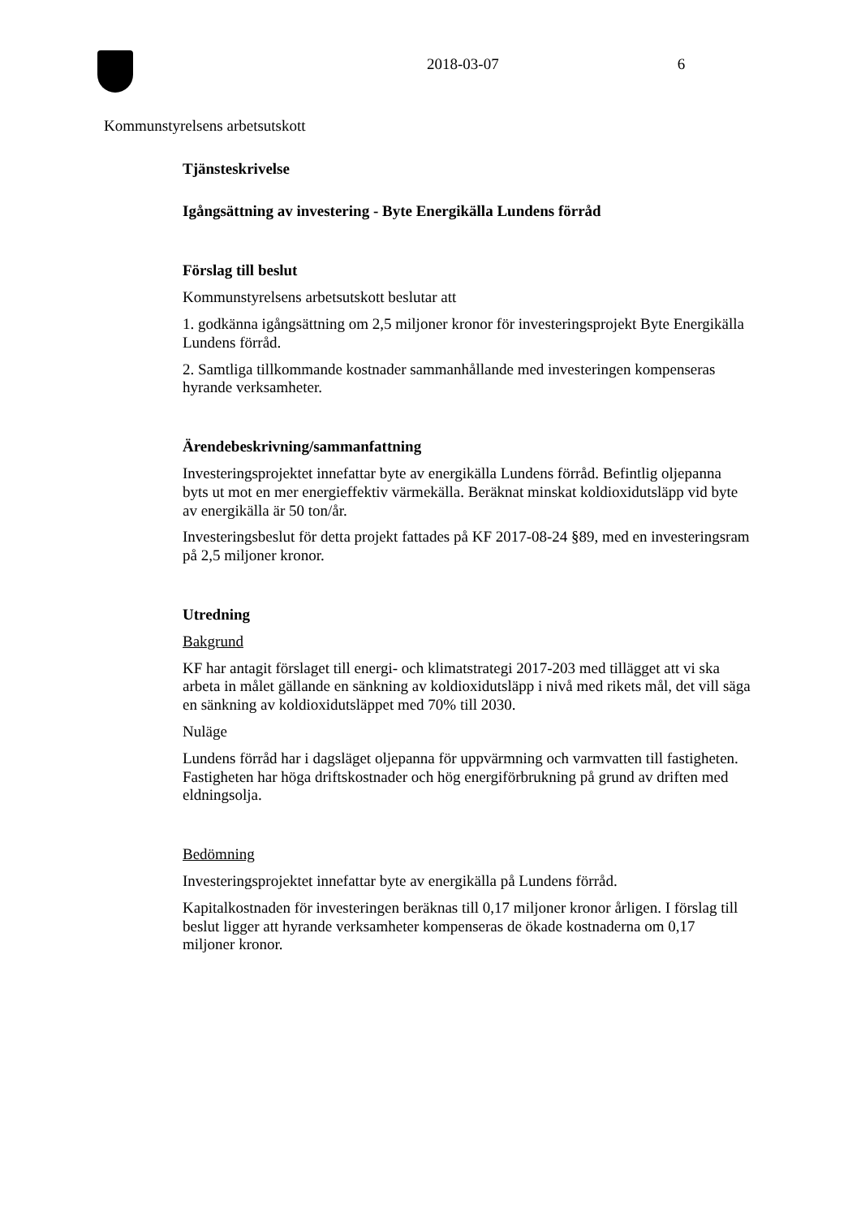2018-03-07 6
Kommunstyrelsens arbetsutskott
Tjänsteskrivelse
Igångsättning av investering - Byte Energikälla Lundens förråd
Förslag till beslut
Kommunstyrelsens arbetsutskott beslutar att
1. godkänna igångsättning om 2,5 miljoner kronor för investeringsprojekt Byte Energikälla Lundens förråd.
2. Samtliga tillkommande kostnader sammanhållande med investeringen kompenseras hyrande verksamheter.
Ärendebeskrivning/sammanfattning
Investeringsprojektet innefattar byte av energikälla Lundens förråd. Befintlig oljepanna byts ut mot en mer energieffektiv värmekälla. Beräknat minskat koldioxidutsläpp vid byte av energikälla är 50 ton/år.
Investeringsbeslut för detta projekt fattades på KF 2017-08-24 §89, med en investeringsram på 2,5 miljoner kronor.
Utredning
Bakgrund
KF har antagit förslaget till energi- och klimatstrategi 2017-203 med tillägget att vi ska arbeta in målet gällande en sänkning av koldioxidutsläpp i nivå med rikets mål, det vill säga en sänkning av koldioxidutsläppet med 70% till 2030.
Nuläge
Lundens förråd har i dagsläget oljepanna för uppvärmning och varmvatten till fastigheten. Fastigheten har höga driftskostnader och hög energiförbrukning på grund av driften med eldningsolja.
Bedömning
Investeringsprojektet innefattar byte av energikälla på Lundens förråd.
Kapitalkostnaden för investeringen beräknas till 0,17 miljoner kronor årligen. I förslag till beslut ligger att hyrande verksamheter kompenseras de ökade kostnaderna om 0,17 miljoner kronor.